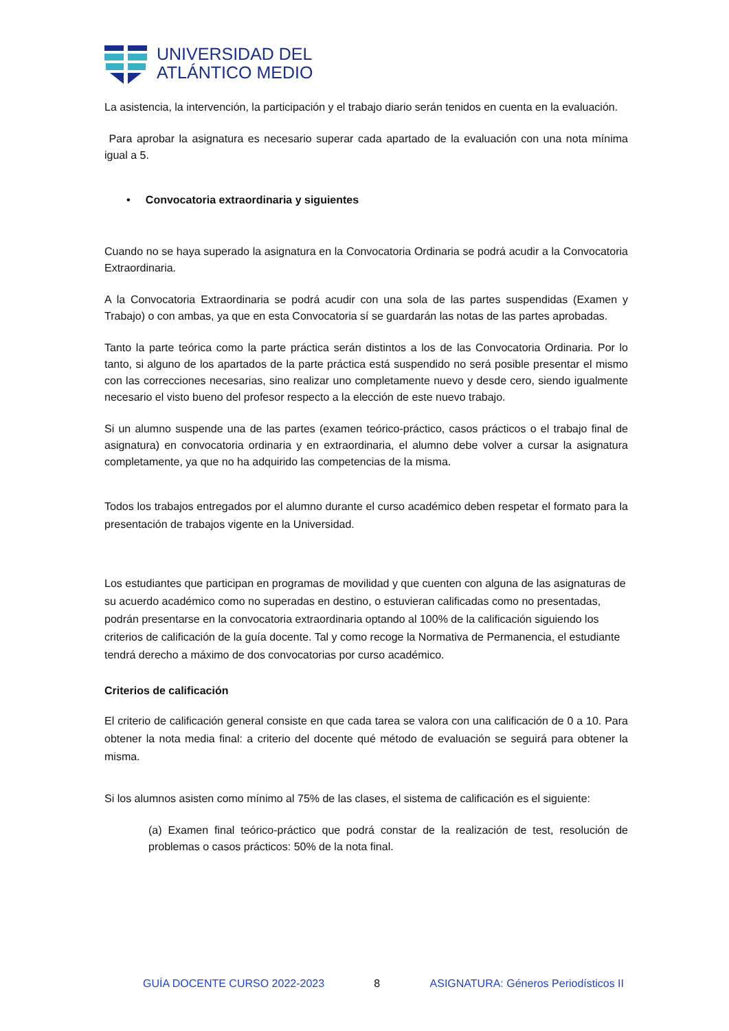UNIVERSIDAD DEL
ATLÁNTICO MEDIO
La asistencia, la intervención, la participación y el trabajo diario serán tenidos en cuenta en la evaluación.
Para aprobar la asignatura es necesario superar cada apartado de la evaluación con una nota mínima igual a 5.
• Convocatoria extraordinaria y siguientes
Cuando no se haya superado la asignatura en la Convocatoria Ordinaria se podrá acudir a la Convocatoria Extraordinaria.
A la Convocatoria Extraordinaria se podrá acudir con una sola de las partes suspendidas (Examen y Trabajo) o con ambas, ya que en esta Convocatoria sí se guardarán las notas de las partes aprobadas.
Tanto la parte teórica como la parte práctica serán distintos a los de las Convocatoria Ordinaria. Por lo tanto, si alguno de los apartados de la parte práctica está suspendido no será posible presentar el mismo con las correcciones necesarias, sino realizar uno completamente nuevo y desde cero, siendo igualmente necesario el visto bueno del profesor respecto a la elección de este nuevo trabajo.
Si un alumno suspende una de las partes (examen teórico-práctico, casos prácticos o el trabajo final de asignatura) en convocatoria ordinaria y en extraordinaria, el alumno debe volver a cursar la asignatura completamente, ya que no ha adquirido las competencias de la misma.
Todos los trabajos entregados por el alumno durante el curso académico deben respetar el formato para la presentación de trabajos vigente en la Universidad.
Los estudiantes que participan en programas de movilidad y que cuenten con alguna de las asignaturas de su acuerdo académico como no superadas en destino, o estuvieran calificadas como no presentadas, podrán presentarse en la convocatoria extraordinaria optando al 100% de la calificación siguiendo los criterios de calificación de la guía docente. Tal y como recoge la Normativa de Permanencia, el estudiante tendrá derecho a máximo de dos convocatorias por curso académico.
Criterios de calificación
El criterio de calificación general consiste en que cada tarea se valora con una calificación de 0 a 10. Para obtener la nota media final: a criterio del docente qué método de evaluación se seguirá para obtener la misma.
Si los alumnos asisten como mínimo al 75% de las clases, el sistema de calificación es el siguiente:
(a) Examen final teórico-práctico que podrá constar de la realización de test, resolución de problemas o casos prácticos: 50% de la nota final.
GUÍA DOCENTE CURSO 2022-2023 8 ASIGNATURA: Géneros Periodísticos II